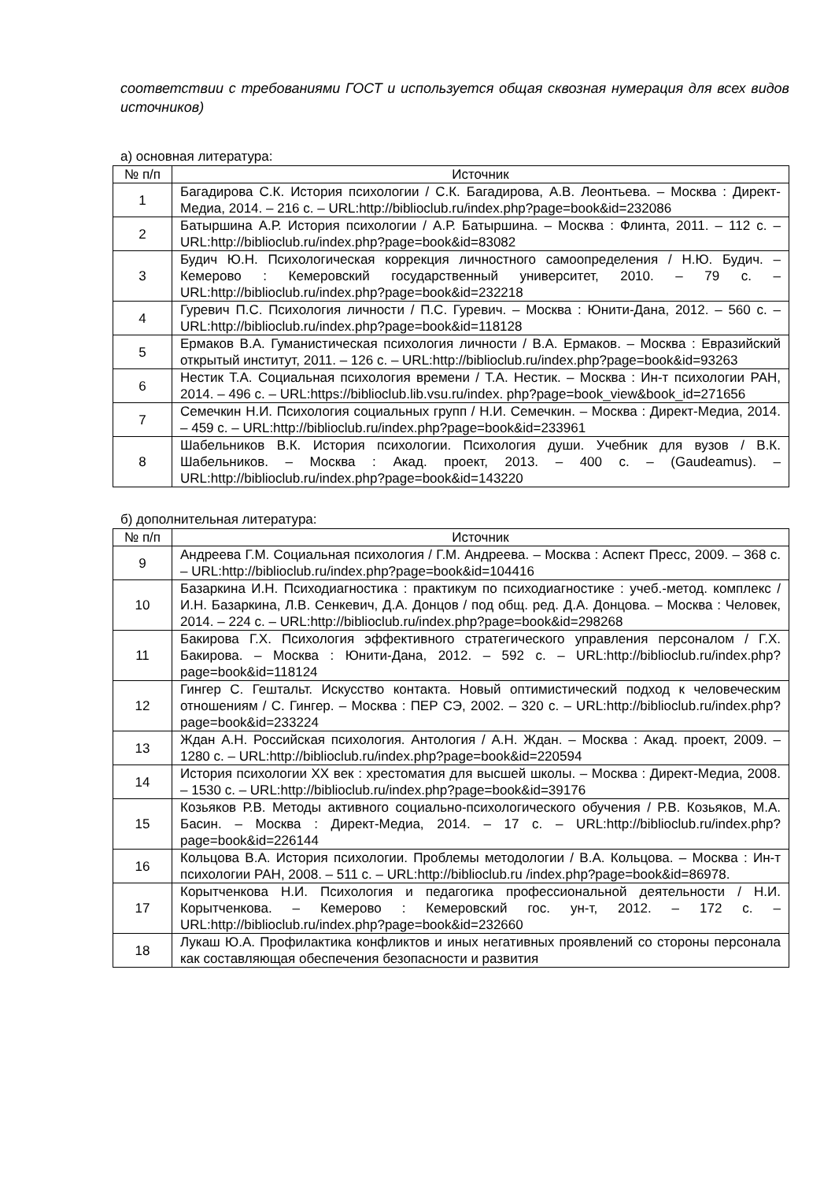соответствии с требованиями ГОСТ и используется общая сквозная нумерация для всех видов источников)
а) основная литература:
| № п/п | Источник |
| --- | --- |
| 1 | Багадирова С.К. История психологии / С.К. Багадирова, А.В. Леонтьева. – Москва : Директ-Медиа, 2014. – 216 с. – URL:http://biblioclub.ru/index.php?page=book&id=232086 |
| 2 | Батыршина А.Р. История психологии / А.Р. Батыршина. – Москва : Флинта, 2011. – 112 с. –URL:http://biblioclub.ru/index.php?page=book&id=83082 |
| 3 | Будич Ю.Н. Психологическая коррекция личностного самоопределения / Н.Ю. Будич. – Кемерово : Кемеровский государственный университет, 2010. – 79 с. – URL:http://biblioclub.ru/index.php?page=book&id=232218 |
| 4 | Гуревич П.С. Психология личности / П.С. Гуревич. – Москва : Юнити-Дана, 2012. – 560 с. – URL:http://biblioclub.ru/index.php?page=book&id=118128 |
| 5 | Ермаков В.А. Гуманистическая психология личности / В.А. Ермаков. – Москва : Евразийский открытый институт, 2011. – 126 с. – URL:http://biblioclub.ru/index.php?page=book&id=93263 |
| 6 | Нестик Т.А. Социальная психология времени / Т.А. Нестик. – Москва : Ин-т психологии РАН, 2014. – 496 с. – URL:https://biblioclub.lib.vsu.ru/index. php?page=book_view&book_id=271656 |
| 7 | Семечкин Н.И. Психология социальных групп / Н.И. Семечкин. – Москва : Директ-Медиа, 2014. – 459 с. – URL:http://biblioclub.ru/index.php?page=book&id=233961 |
| 8 | Шабельников В.К. История психологии. Психология души. Учебник для вузов / В.К. Шабельников. – Москва : Акад. проект, 2013. – 400 с. – (Gaudeamus). – URL:http://biblioclub.ru/index.php?page=book&id=143220 |
б) дополнительная литература:
| № п/п | Источник |
| --- | --- |
| 9 | Андреева Г.М. Социальная психология / Г.М. Андреева. – Москва : Аспект Пресс, 2009. – 368 с. – URL:http://biblioclub.ru/index.php?page=book&id=104416 |
| 10 | Базаркина И.Н. Психодиагностика : практикум по психодиагностике : учеб.-метод. комплекс / И.Н. Базаркина, Л.В. Сенкевич, Д.А. Донцов / под общ. ред. Д.А. Донцова. – Москва : Человек, 2014. – 224 с. – URL:http://biblioclub.ru/index.php?page=book&id=298268 |
| 11 | Бакирова Г.Х. Психология эффективного стратегического управления персоналом / Г.Х. Бакирова. – Москва : Юнити-Дана, 2012. – 592 с. – URL:http://biblioclub.ru/index.php?page=book&id=118124 |
| 12 | Гингер С. Гештальт. Искусство контакта. Новый оптимистический подход к человеческим отношениям / С. Гингер. – Москва : ПЕР СЭ, 2002. – 320 с. – URL:http://biblioclub.ru/index.php?page=book&id=233224 |
| 13 | Ждан А.Н. Российская психология. Антология / А.Н. Ждан. – Москва : Акад. проект, 2009. – 1280 с. – URL:http://biblioclub.ru/index.php?page=book&id=220594 |
| 14 | История психологии XX век : хрестоматия для высшей школы. – Москва : Директ-Медиа, 2008. – 1530 с. – URL:http://biblioclub.ru/index.php?page=book&id=39176 |
| 15 | Козьяков Р.В. Методы активного социально-психологического обучения / Р.В. Козьяков, М.А. Басин. – Москва : Директ-Медиа, 2014. – 17 с. – URL:http://biblioclub.ru/index.php?page=book&id=226144 |
| 16 | Кольцова В.А. История психологии. Проблемы методологии / В.А. Кольцова. – Москва : Ин-т психологии РАН, 2008. – 511 с. – URL:http://biblioclub.ru /index.php?page=book&id=86978. |
| 17 | Корытченкова Н.И. Психология и педагогика профессиональной деятельности / Н.И. Корытченкова. – Кемерово : Кемеровский гос. ун-т, 2012. – 172 с. – URL:http://biblioclub.ru/index.php?page=book&id=232660 |
| 18 | Лукаш Ю.А. Профилактика конфликтов и иных негативных проявлений со стороны персонала как составляющая обеспечения безопасности и развития |